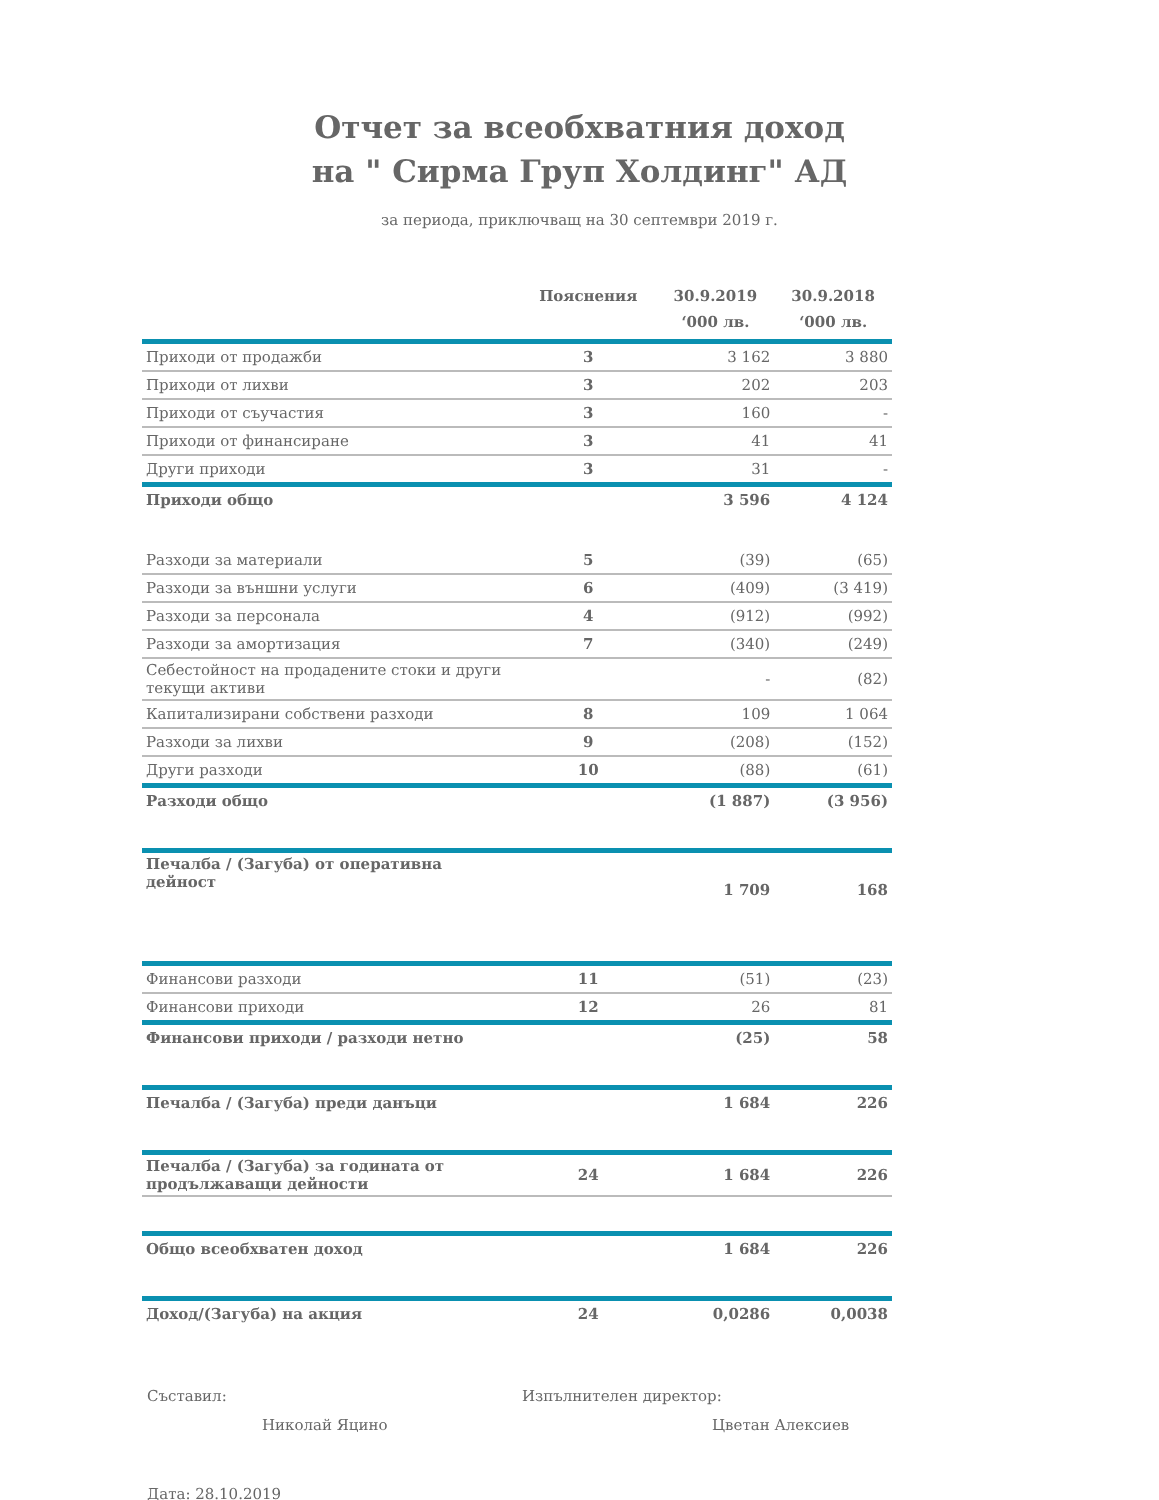Отчет за всеобхватния доход
на " Сирма Груп Холдинг" АД
за периода, приключващ на 30 септември 2019 г.
| | Пояснения | 30.9.2019 ‘000 лв. | 30.9.2018 ‘000 лв. |
| --- | --- | --- | --- |
| Приходи от продажби | 3 | 3 162 | 3 880 |
| Приходи от лихви | 3 | 202 | 203 |
| Приходи от съучастия | 3 | 160 | - |
| Приходи от финансиране | 3 | 41 | 41 |
| Други приходи | 3 | 31 | - |
| Приходи общо | | 3 596 | 4 124 |
| Разходи за материали | 5 | (39) | (65) |
| Разходи за външни услуги | 6 | (409) | (3 419) |
| Разходи за персонала | 4 | (912) | (992) |
| Разходи за амортизация | 7 | (340) | (249) |
| Себестойност на продадените стоки и други текущи активи | | - | (82) |
| Капитализирани собствени разходи | 8 | 109 | 1 064 |
| Разходи за лихви | 9 | (208) | (152) |
| Други разходи | 10 | (88) | (61) |
| Разходи общо | | (1 887) | (3 956) |
| Печалба / (Загуба) от оперативна дейност | | 1 709 | 168 |
| Финансови разходи | 11 | (51) | (23) |
| Финансови приходи | 12 | 26 | 81 |
| Финансови приходи / разходи нетно | | (25) | 58 |
| Печалба / (Загуба) преди данъци | | 1 684 | 226 |
| Печалба / (Загуба) за годината от продължаващи дейности | 24 | 1 684 | 226 |
| Общо всеобхватен доход | | 1 684 | 226 |
| Доход/(Загуба) на акция | 24 | 0,0286 | 0,0038 |
Съставил:
Николай Яцино
Изпълнителен директор:
Цветан Алексиев
Дата: 28.10.2019